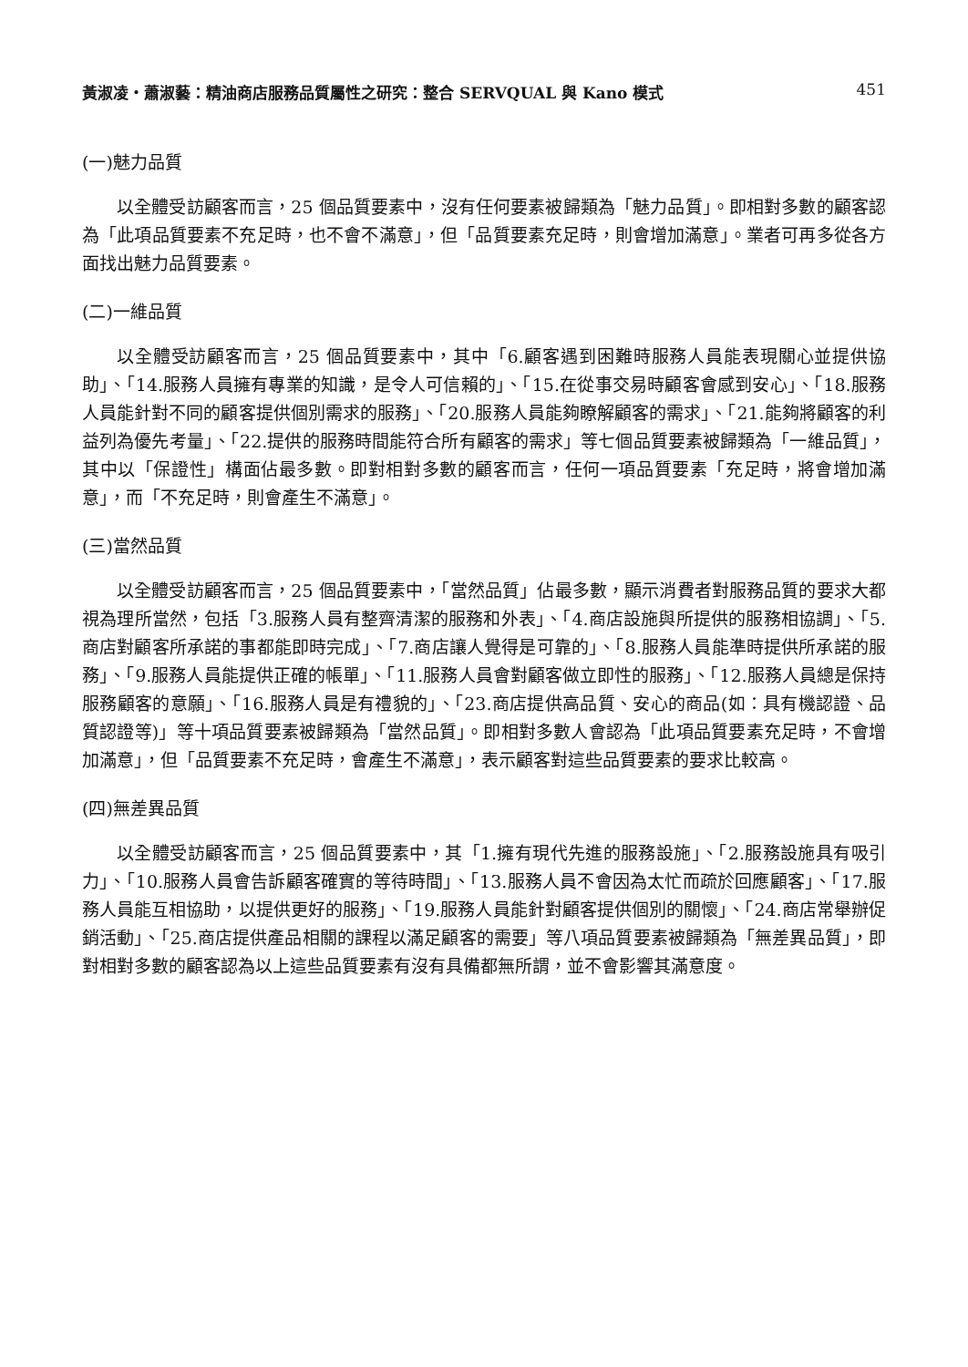黃淑凌・蕭淑藝：精油商店服務品質屬性之研究：整合 SERVQUAL 與 Kano 模式 451
(一)魅力品質
以全體受訪顧客而言，25 個品質要素中，沒有任何要素被歸類為「魅力品質」。即相對多數的顧客認為「此項品質要素不充足時，也不會不滿意」，但「品質要素充足時，則會增加滿意」。業者可再多從各方面找出魅力品質要素。
(二)一維品質
以全體受訪顧客而言，25 個品質要素中，其中「6.顧客遇到困難時服務人員能表現關心並提供協助」、「14.服務人員擁有專業的知識，是令人可信賴的」、「15.在從事交易時顧客會感到安心」、「18.服務人員能針對不同的顧客提供個別需求的服務」、「20.服務人員能夠瞭解顧客的需求」、「21.能夠將顧客的利益列為優先考量」、「22.提供的服務時間能符合所有顧客的需求」等七個品質要素被歸類為「一維品質」，其中以「保證性」構面佔最多數。即對相對多數的顧客而言，任何一項品質要素「充足時，將會增加滿意」，而「不充足時，則會產生不滿意」。
(三)當然品質
以全體受訪顧客而言，25 個品質要素中，「當然品質」佔最多數，顯示消費者對服務品質的要求大都視為理所當然，包括「3.服務人員有整齊清潔的服務和外表」、「4.商店設施與所提供的服務相協調」、「5.商店對顧客所承諾的事都能即時完成」、「7.商店讓人覺得是可靠的」、「8.服務人員能準時提供所承諾的服務」、「9.服務人員能提供正確的帳單」、「11.服務人員會對顧客做立即性的服務」、「12.服務人員總是保持服務顧客的意願」、「16.服務人員是有禮貌的」、「23.商店提供高品質、安心的商品(如：具有機認證、品質認證等)」等十項品質要素被歸類為「當然品質」。即相對多數人會認為「此項品質要素充足時，不會增加滿意」，但「品質要素不充足時，會產生不滿意」，表示顧客對這些品質要素的要求比較高。
(四)無差異品質
以全體受訪顧客而言，25 個品質要素中，其「1.擁有現代先進的服務設施」、「2.服務設施具有吸引力」、「10.服務人員會告訴顧客確實的等待時間」、「13.服務人員不會因為太忙而疏於回應顧客」、「17.服務人員能互相協助，以提供更好的服務」、「19.服務人員能針對顧客提供個別的關懷」、「24.商店常舉辦促銷活動」、「25.商店提供產品相關的課程以滿足顧客的需要」等八項品質要素被歸類為「無差異品質」，即對相對多數的顧客認為以上這些品質要素有沒有具備都無所謂，並不會影響其滿意度。